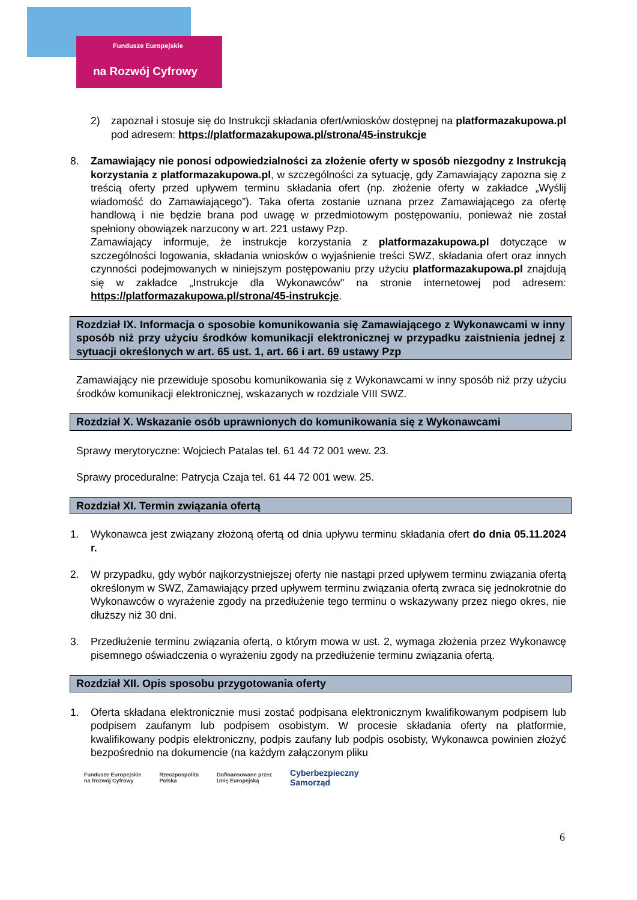Fundusze Europejskie
na Rozwój Cyfrowy
2) zapoznał i stosuje się do Instrukcji składania ofert/wniosków dostępnej na platformazakupowa.pl pod adresem: https://platformazakupowa.pl/strona/45-instrukcje
8. Zamawiający nie ponosi odpowiedzialności za złożenie oferty w sposób niezgodny z Instrukcją korzystania z platformazakupowa.pl, w szczególności za sytuację, gdy Zamawiający zapozna się z treścią oferty przed upływem terminu składania ofert (np. złożenie oferty w zakładce „Wyślij wiadomość do Zamawiającego”). Taka oferta zostanie uznana przez Zamawiającego za ofertę handlową i nie będzie brana pod uwagę w przedmiotowym postępowaniu, ponieważ nie został spełniony obowiązek narzucony w art. 221 ustawy Pzp.
Zamawiający informuje, że instrukcje korzystania z platformazakupowa.pl dotyczące w szczególności logowania, składania wniosków o wyjaśnienie treści SWZ, składania ofert oraz innych czynności podejmowanych w niniejszym postępowaniu przy użyciu platformazakupowa.pl znajdują się w zakładce „Instrukcje dla Wykonawców" na stronie internetowej pod adresem: https://platformazakupowa.pl/strona/45-instrukcje.
Rozdział IX. Informacja o sposobie komunikowania się Zamawiającego z Wykonawcami w inny sposób niż przy użyciu środków komunikacji elektronicznej w przypadku zaistnienia jednej z sytuacji określonych w art. 65 ust. 1, art. 66 i art. 69 ustawy Pzp
Zamawiający nie przewiduje sposobu komunikowania się z Wykonawcami w inny sposób niż przy użyciu środków komunikacji elektronicznej, wskazanych w rozdziale VIII SWZ.
Rozdział X. Wskazanie osób uprawnionych do komunikowania się z Wykonawcami
Sprawy merytoryczne: Wojciech Patalas tel. 61 44 72 001 wew. 23.
Sprawy proceduralne: Patrycja Czaja tel. 61 44 72 001 wew. 25.
Rozdział XI. Termin związania ofertą
1. Wykonawca jest związany złożoną ofertą od dnia upływu terminu składania ofert do dnia 05.11.2024 r.
2. W przypadku, gdy wybór najkorzystniejszej oferty nie nastąpi przed upływem terminu związania ofertą określonym w SWZ, Zamawiający przed upływem terminu związania ofertą zwraca się jednokrotnie do Wykonawców o wyrażenie zgody na przedłużenie tego terminu o wskazywany przez niego okres, nie dłuższy niż 30 dni.
3. Przedłużenie terminu związania ofertą, o którym mowa w ust. 2, wymaga złożenia przez Wykonawcę pisemnego oświadczenia o wyrażeniu zgody na przedłużenie terminu związania ofertą.
Rozdział XII. Opis sposobu przygotowania oferty
1. Oferta składana elektronicznie musi zostać podpisana elektronicznym kwalifikowanym podpisem lub podpisem zaufanym lub podpisem osobistym. W procesie składania oferty na platformie, kwalifikowany podpis elektroniczny, podpis zaufany lub podpis osobisty, Wykonawca powinien złożyć bezpośrednio na dokumencie (na każdym załączonym pliku
6
Fundusze Europejskie
na Rozwój Cyfrowy Rzeczpospolita
Polska Dofinansowane przez
Unię Europejską Cyberbezpieczny
Samorząd